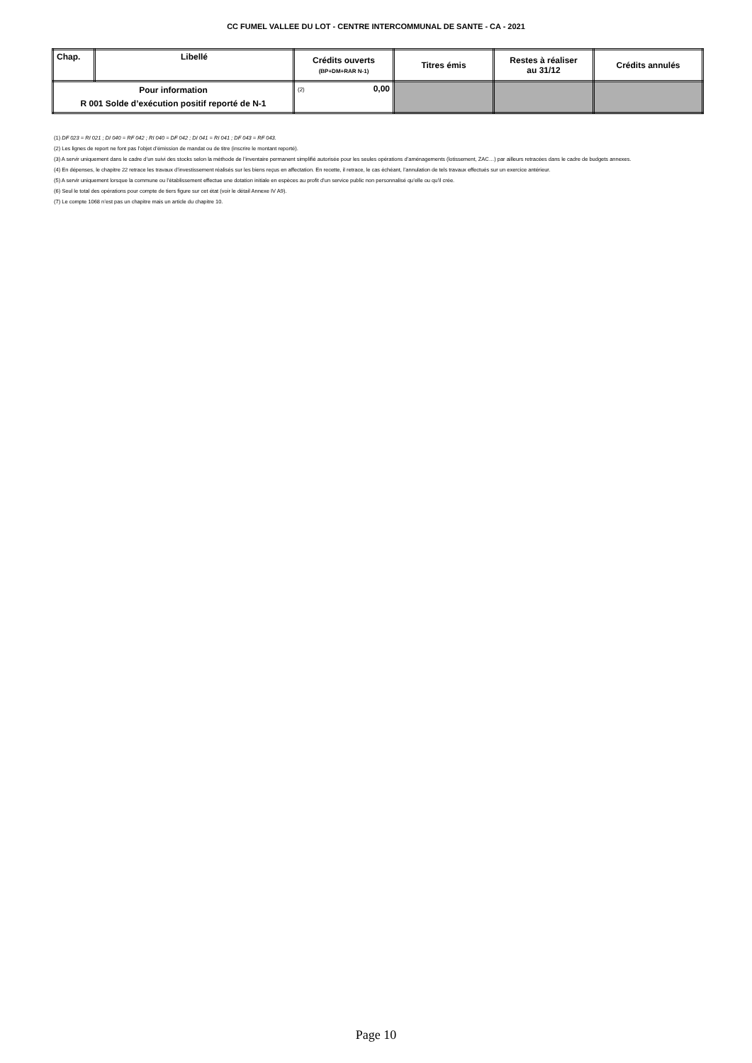CC FUMEL VALLEE DU LOT - CENTRE INTERCOMMUNAL DE SANTE - CA - 2021
| Chap. | Libellé | Crédits ouverts (BP+DM+RAR N-1) | Titres émis | Restes à réaliser au 31/12 | Crédits annulés |
| --- | --- | --- | --- | --- | --- |
| Pour information R 001 Solde d’exécution positif reporté de N-1 | | (2) 0,00 | | | |
(1) DF 023 = RI 021 ; DI 040 = RF 042 ; RI 040 = DF 042 ; DI 041 = RI 041 ; DF 043 = RF 043.
(2) Les lignes de report ne font pas l’objet d’émission de mandat ou de titre (inscrire le montant reporté).
(3) A servir uniquement dans le cadre d’un suivi des stocks selon la méthode de l’inventaire permanent simplifié autorisée pour les seules opérations d’aménagements (lotissement, ZAC…) par ailleurs retracées dans le cadre de budgets annexes.
(4) En dépenses, le chapitre 22 retrace les travaux d’investissement réalisés sur les biens reçus en affectation. En recette, il retrace, le cas échéant, l’annulation de tels travaux effectués sur un exercice antérieur.
(5) A servir uniquement lorsque la commune ou l’établissement effectue une dotation initiale en espèces au profit d’un service public non personnalisé qu’elle ou qu’il crée.
(6) Seul le total des opérations pour compte de tiers figure sur cet état (voir le détail Annexe IV A9).
(7) Le compte 1068 n’est pas un chapitre mais un article du chapitre 10.
Page 10